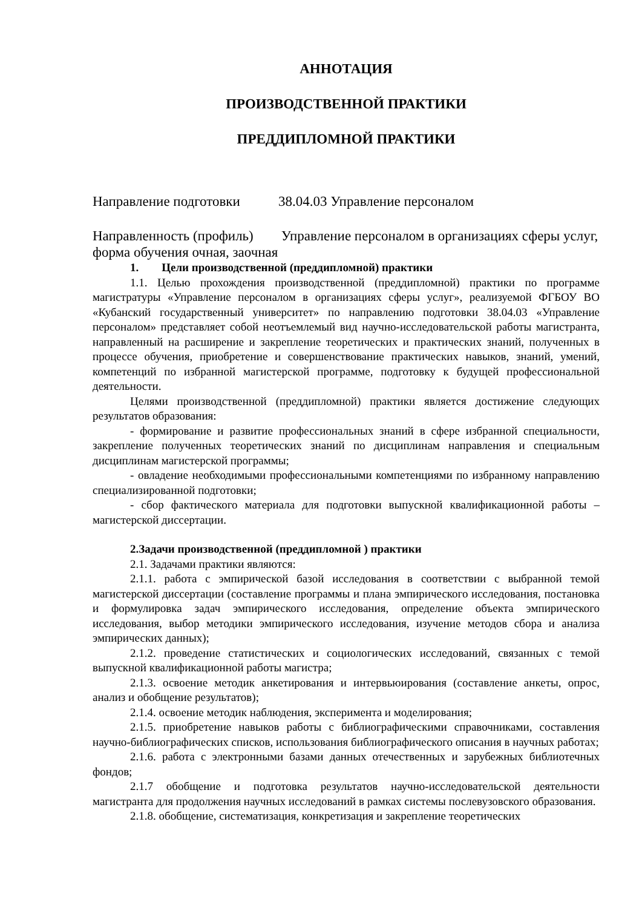АННОТАЦИЯ
ПРОИЗВОДСТВЕННОЙ ПРАКТИКИ
ПРЕДДИПЛОМНОЙ ПРАКТИКИ
Направление подготовки 38.04.03 Управление персоналом
Направленность (профиль) Управление персоналом в организациях сферы услуг, форма обучения очная, заочная
1. Цели производственной (преддипломной) практики
1.1. Целью прохождения производственной (преддипломной) практики по программе магистратуры «Управление персоналом в организациях сферы услуг», реализуемой ФГБОУ ВО «Кубанский государственный университет» по направлению подготовки 38.04.03 «Управление персоналом» представляет собой неотъемлемый вид научно-исследовательской работы магистранта, направленный на расширение и закрепление теоретических и практических знаний, полученных в процессе обучения, приобретение и совершенствование практических навыков, знаний, умений, компетенций по избранной магистерской программе, подготовку к будущей профессиональной деятельности.
Целями производственной (преддипломной) практики является достижение следующих результатов образования:
- формирование и развитие профессиональных знаний в сфере избранной специальности, закрепление полученных теоретических знаний по дисциплинам направления и специальным дисциплинам магистерской программы;
- овладение необходимыми профессиональными компетенциями по избранному направлению специализированной подготовки;
- сбор фактического материала для подготовки выпускной квалификационной работы – магистерской диссертации.
2.Задачи производственной (преддипломной ) практики
2.1. Задачами практики являются:
2.1.1. работа с эмпирической базой исследования в соответствии с выбранной темой магистерской диссертации (составление программы и плана эмпирического исследования, постановка и формулировка задач эмпирического исследования, определение объекта эмпирического исследования, выбор методики эмпирического исследования, изучение методов сбора и анализа эмпирических данных);
2.1.2. проведение статистических и социологических исследований, связанных с темой выпускной квалификационной работы магистра;
2.1.3. освоение методик анкетирования и интервьюирования (составление анкеты, опрос, анализ и обобщение результатов);
2.1.4. освоение методик наблюдения, эксперимента и моделирования;
2.1.5. приобретение навыков работы с библиографическими справочниками, составления научно-библиографических списков, использования библиографического описания в научных работах;
2.1.6. работа с электронными базами данных отечественных и зарубежных библиотечных фондов;
2.1.7 обобщение и подготовка результатов научно-исследовательской деятельности магистранта для продолжения научных исследований в рамках системы послевузовского образования.
2.1.8. обобщение, систематизация, конкретизация и закрепление теоретических